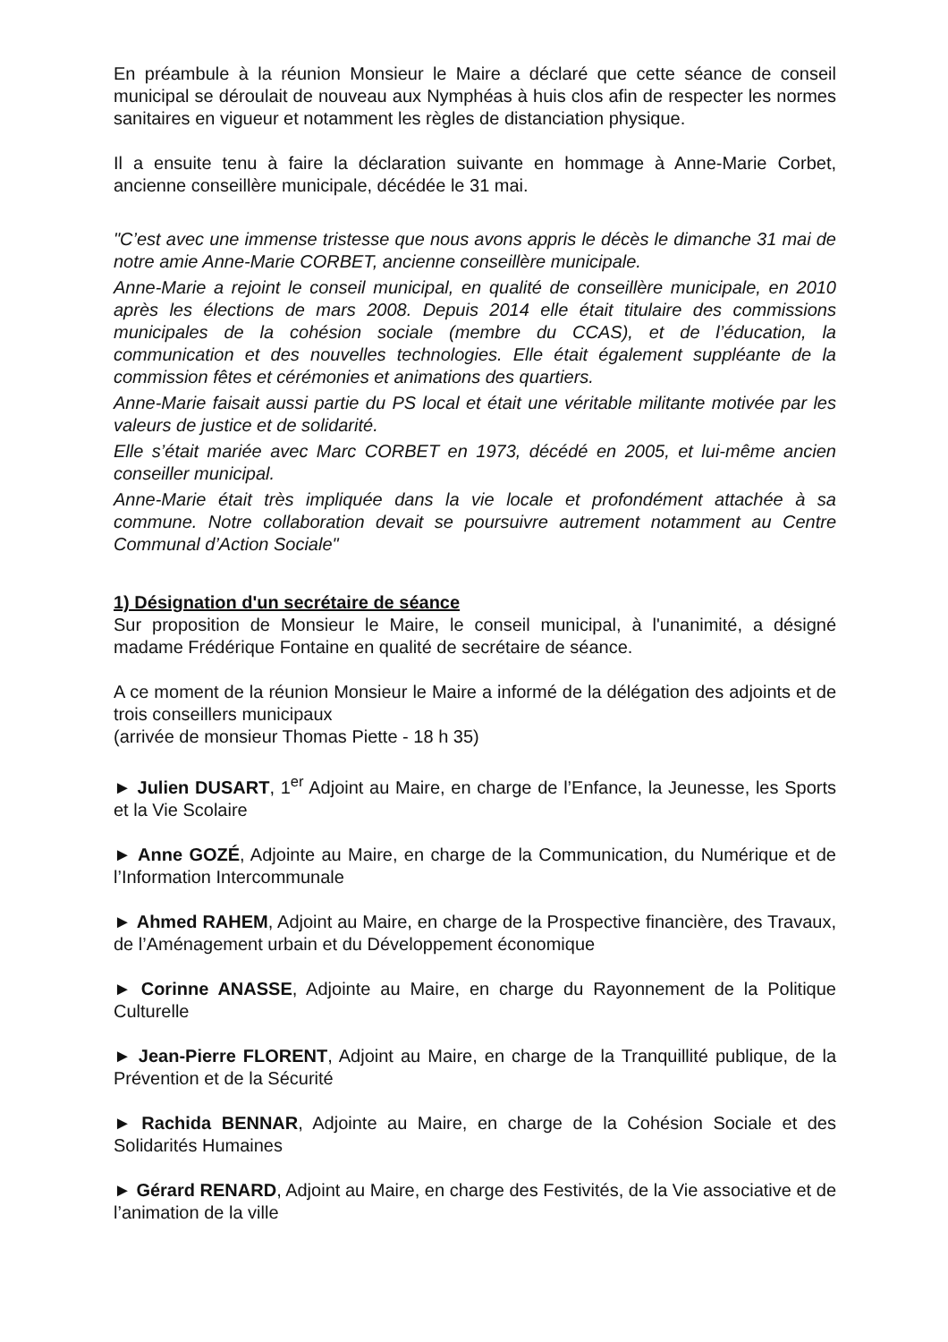En préambule à la réunion Monsieur le Maire a déclaré que cette séance de conseil municipal se déroulait de nouveau aux Nymphéas à huis clos afin de respecter les normes sanitaires en vigueur et notamment les règles de distanciation physique.
Il a ensuite tenu à faire la déclaration suivante en hommage à Anne-Marie Corbet, ancienne conseillère municipale, décédée le 31 mai.
"C’est avec une immense tristesse que nous avons appris le décès le dimanche 31 mai de notre amie Anne-Marie CORBET, ancienne conseillère municipale.
Anne-Marie a rejoint le conseil municipal, en qualité de conseillère municipale, en 2010 après les élections de mars 2008. Depuis 2014 elle était titulaire des commissions municipales de la cohésion sociale (membre du CCAS), et de l’éducation, la communication et des nouvelles technologies. Elle était également suppléante de la commission fêtes et cérémonies et animations des quartiers.
Anne-Marie faisait aussi partie du PS local et était une véritable militante motivée par les valeurs de justice et de solidarité.
Elle s’était mariée avec Marc CORBET en 1973, décédé en 2005, et lui-même ancien conseiller municipal.
Anne-Marie était très impliquée dans la vie locale et profondément attachée à sa commune. Notre collaboration devait se poursuivre autrement notamment au Centre Communal d’Action Sociale"
1) Désignation d'un secrétaire de séance
Sur proposition de Monsieur le Maire, le conseil municipal, à l'unanimité, a désigné madame Frédérique Fontaine en qualité de secrétaire de séance.
A ce moment de la réunion Monsieur le Maire a informé de la délégation des adjoints et de trois conseillers municipaux
(arrivée de monsieur Thomas Piette - 18 h 35)
► Julien DUSART, 1<sup>er</sup> Adjoint au Maire, en charge de l’Enfance, la Jeunesse, les Sports et la Vie Scolaire
► Anne GOZÉ, Adjointe au Maire, en charge de la Communication, du Numérique et de l’Information Intercommunale
► Ahmed RAHEM, Adjoint au Maire, en charge de la Prospective financière, des Travaux, de l’Aménagement urbain et du Développement économique
► Corinne ANASSE, Adjointe au Maire, en charge du Rayonnement de la Politique Culturelle
► Jean-Pierre FLORENT, Adjoint au Maire, en charge de la Tranquillité publique, de la Prévention et de la Sécurité
► Rachida BENNAR, Adjointe au Maire, en charge de la Cohésion Sociale et des Solidarités Humaines
► Gérard RENARD, Adjoint au Maire, en charge des Festivités, de la Vie associative et de l’animation de la ville